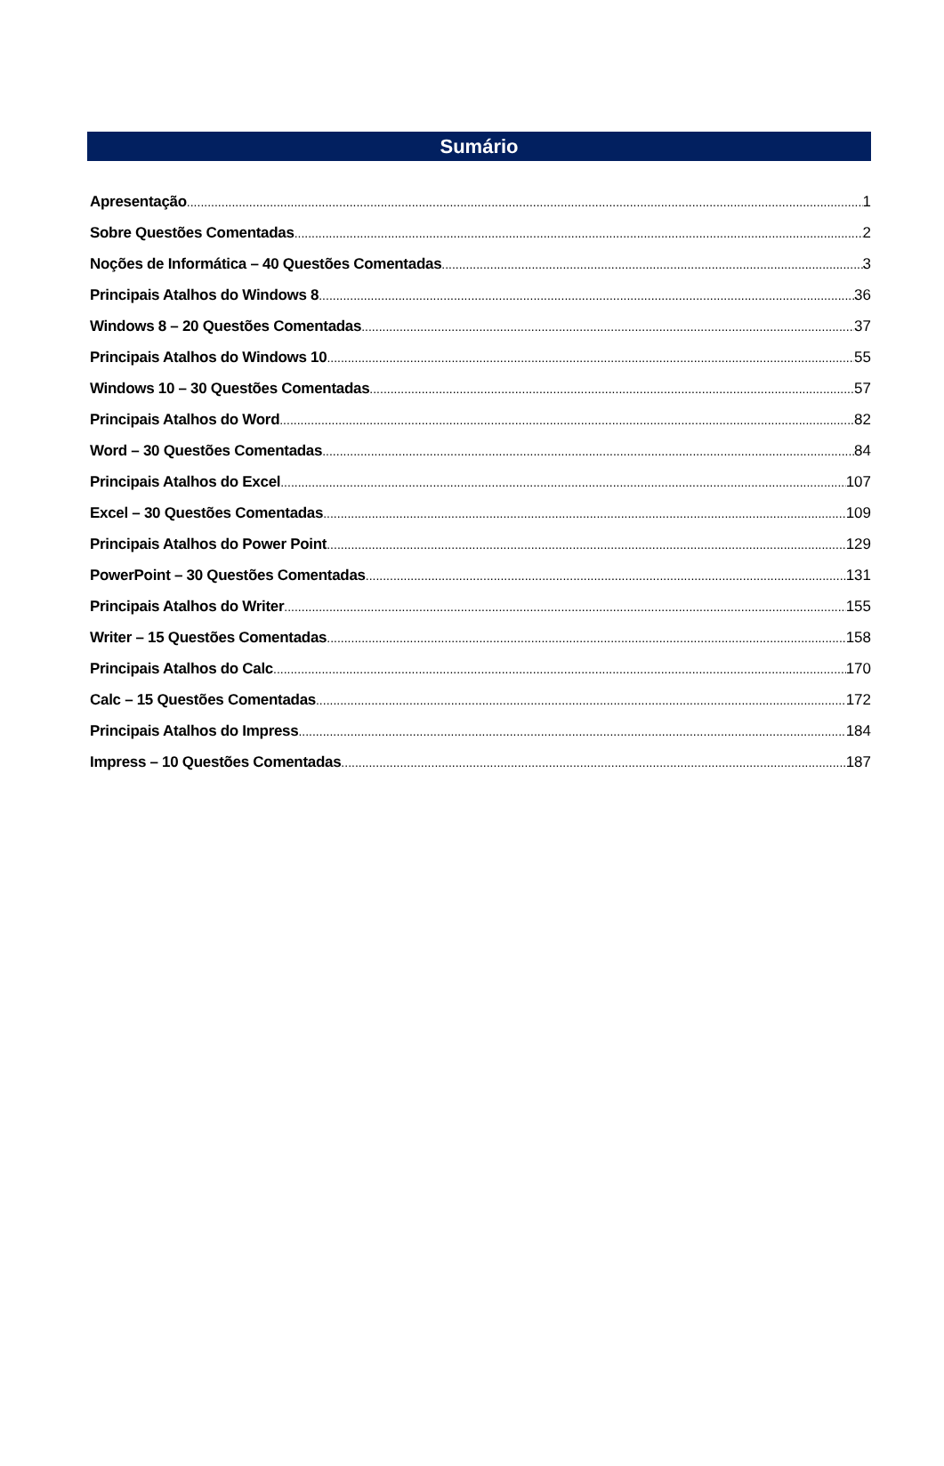Sumário
Apresentação 1
Sobre Questões Comentadas 2
Noções de Informática – 40 Questões Comentadas 3
Principais Atalhos do Windows 8 36
Windows 8 – 20 Questões Comentadas 37
Principais Atalhos do Windows 10 55
Windows 10 – 30 Questões Comentadas 57
Principais Atalhos do Word 82
Word – 30 Questões Comentadas 84
Principais Atalhos do Excel 107
Excel – 30 Questões Comentadas 109
Principais Atalhos do Power Point 129
PowerPoint – 30 Questões Comentadas 131
Principais Atalhos do Writer 155
Writer – 15 Questões Comentadas 158
Principais Atalhos do Calc 170
Calc – 15 Questões Comentadas 172
Principais Atalhos do Impress 184
Impress – 10 Questões Comentadas 187